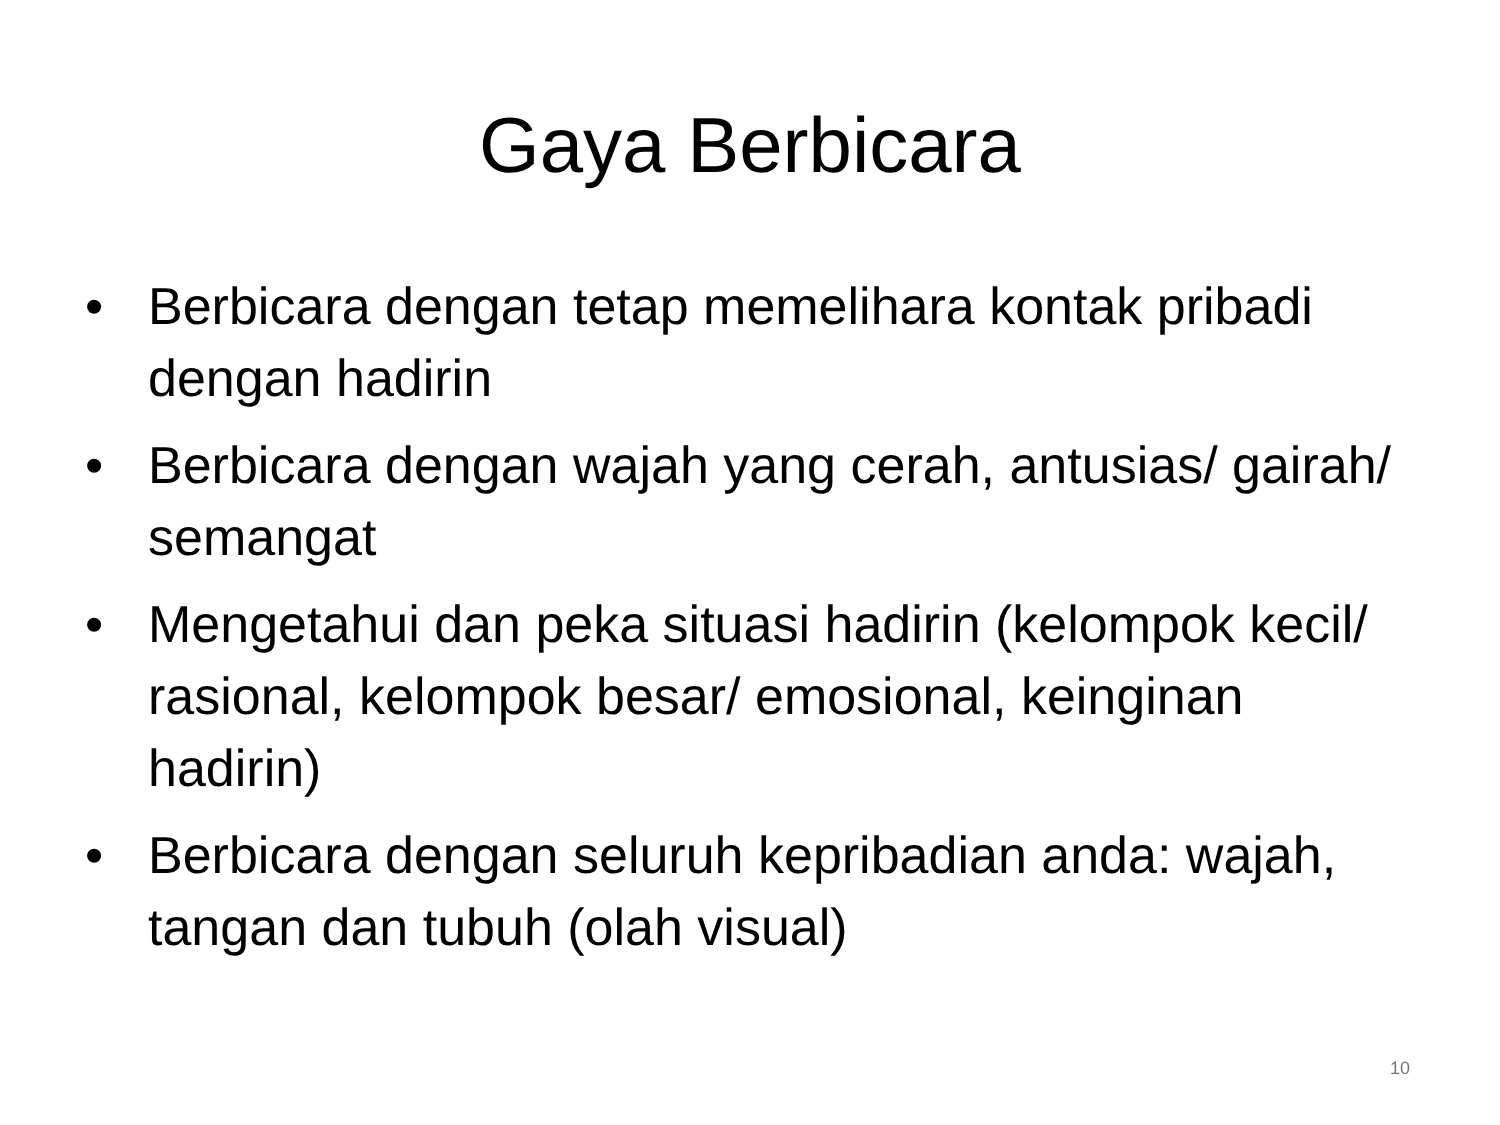Gaya Berbicara
• Berbicara dengan tetap memelihara kontak pribadi dengan hadirin
• Berbicara dengan wajah yang cerah, antusias/ gairah/ semangat
• Mengetahui dan peka situasi hadirin (kelompok kecil/ rasional, kelompok besar/ emosional, keinginan hadirin)
• Berbicara dengan seluruh kepribadian anda: wajah, tangan dan tubuh (olah visual)
10